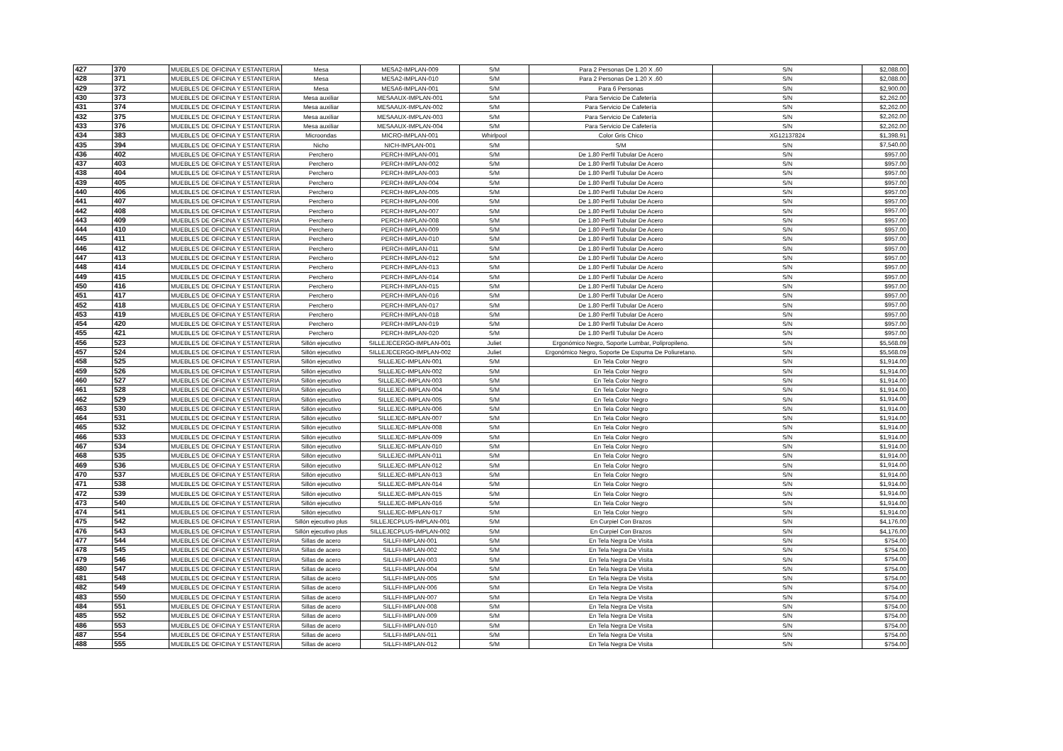| 427 | 370 | MUEBLES DE OFICINA Y ESTANTERIA | Mesa | MESA2-IMPLAN-009 | S/M | Para 2 Personas De 1.20 X .60 | S/N | $2,088.00 |
| 428 | 371 | MUEBLES DE OFICINA Y ESTANTERIA | Mesa | MESA2-IMPLAN-010 | S/M | Para 2 Personas De 1.20 X .60 | S/N | $2,088.00 |
| 429 | 372 | MUEBLES DE OFICINA Y ESTANTERIA | Mesa | MESA6-IMPLAN-001 | S/M | Para 6 Personas | S/N | $2,900.00 |
| 430 | 373 | MUEBLES DE OFICINA Y ESTANTERIA | Mesa auxiliar | MESAAUX-IMPLAN-001 | S/M | Para Servicio De Cafetería | S/N | $2,262.00 |
| 431 | 374 | MUEBLES DE OFICINA Y ESTANTERIA | Mesa auxiliar | MESAAUX-IMPLAN-002 | S/M | Para Servicio De Cafetería | S/N | $2,262.00 |
| 432 | 375 | MUEBLES DE OFICINA Y ESTANTERIA | Mesa auxiliar | MESAAUX-IMPLAN-003 | S/M | Para Servicio De Cafetería | S/N | $2,262.00 |
| 433 | 376 | MUEBLES DE OFICINA Y ESTANTERIA | Mesa auxiliar | MESAAUX-IMPLAN-004 | S/M | Para Servicio De Cafetería | S/N | $2,262.00 |
| 434 | 383 | MUEBLES DE OFICINA Y ESTANTERIA | Microondas | MICRO-IMPLAN-001 | Whirlpool | Color Gris Chico | XG12137824 | $1,398.91 |
| 435 | 394 | MUEBLES DE OFICINA Y ESTANTERIA | Nicho | NICH-IMPLAN-001 | S/M | S/M | S/N | $7,540.00 |
| 436 | 402 | MUEBLES DE OFICINA Y ESTANTERIA | Perchero | PERCH-IMPLAN-001 | S/M | De 1.80 Perfil Tubular De Acero | S/N | $957.00 |
| 437 | 403 | MUEBLES DE OFICINA Y ESTANTERIA | Perchero | PERCH-IMPLAN-002 | S/M | De 1.80 Perfil Tubular De Acero | S/N | $957.00 |
| 438 | 404 | MUEBLES DE OFICINA Y ESTANTERIA | Perchero | PERCH-IMPLAN-003 | S/M | De 1.80 Perfil Tubular De Acero | S/N | $957.00 |
| 439 | 405 | MUEBLES DE OFICINA Y ESTANTERIA | Perchero | PERCH-IMPLAN-004 | S/M | De 1.80 Perfil Tubular De Acero | S/N | $957.00 |
| 440 | 406 | MUEBLES DE OFICINA Y ESTANTERIA | Perchero | PERCH-IMPLAN-005 | S/M | De 1.80 Perfil Tubular De Acero | S/N | $957.00 |
| 441 | 407 | MUEBLES DE OFICINA Y ESTANTERIA | Perchero | PERCH-IMPLAN-006 | S/M | De 1.80 Perfil Tubular De Acero | S/N | $957.00 |
| 442 | 408 | MUEBLES DE OFICINA Y ESTANTERIA | Perchero | PERCH-IMPLAN-007 | S/M | De 1.80 Perfil Tubular De Acero | S/N | $957.00 |
| 443 | 409 | MUEBLES DE OFICINA Y ESTANTERIA | Perchero | PERCH-IMPLAN-008 | S/M | De 1.80 Perfil Tubular De Acero | S/N | $957.00 |
| 444 | 410 | MUEBLES DE OFICINA Y ESTANTERIA | Perchero | PERCH-IMPLAN-009 | S/M | De 1.80 Perfil Tubular De Acero | S/N | $957.00 |
| 445 | 411 | MUEBLES DE OFICINA Y ESTANTERIA | Perchero | PERCH-IMPLAN-010 | S/M | De 1.80 Perfil Tubular De Acero | S/N | $957.00 |
| 446 | 412 | MUEBLES DE OFICINA Y ESTANTERIA | Perchero | PERCH-IMPLAN-011 | S/M | De 1.80 Perfil Tubular De Acero | S/N | $957.00 |
| 447 | 413 | MUEBLES DE OFICINA Y ESTANTERIA | Perchero | PERCH-IMPLAN-012 | S/M | De 1.80 Perfil Tubular De Acero | S/N | $957.00 |
| 448 | 414 | MUEBLES DE OFICINA Y ESTANTERIA | Perchero | PERCH-IMPLAN-013 | S/M | De 1.80 Perfil Tubular De Acero | S/N | $957.00 |
| 449 | 415 | MUEBLES DE OFICINA Y ESTANTERIA | Perchero | PERCH-IMPLAN-014 | S/M | De 1.80 Perfil Tubular De Acero | S/N | $957.00 |
| 450 | 416 | MUEBLES DE OFICINA Y ESTANTERIA | Perchero | PERCH-IMPLAN-015 | S/M | De 1.80 Perfil Tubular De Acero | S/N | $957.00 |
| 451 | 417 | MUEBLES DE OFICINA Y ESTANTERIA | Perchero | PERCH-IMPLAN-016 | S/M | De 1.80 Perfil Tubular De Acero | S/N | $957.00 |
| 452 | 418 | MUEBLES DE OFICINA Y ESTANTERIA | Perchero | PERCH-IMPLAN-017 | S/M | De 1.80 Perfil Tubular De Acero | S/N | $957.00 |
| 453 | 419 | MUEBLES DE OFICINA Y ESTANTERIA | Perchero | PERCH-IMPLAN-018 | S/M | De 1.80 Perfil Tubular De Acero | S/N | $957.00 |
| 454 | 420 | MUEBLES DE OFICINA Y ESTANTERIA | Perchero | PERCH-IMPLAN-019 | S/M | De 1.80 Perfil Tubular De Acero | S/N | $957.00 |
| 455 | 421 | MUEBLES DE OFICINA Y ESTANTERIA | Perchero | PERCH-IMPLAN-020 | S/M | De 1.80 Perfil Tubular De Acero | S/N | $957.00 |
| 456 | 523 | MUEBLES DE OFICINA Y ESTANTERIA | Sillón ejecutivo | SILLEJECERGO-IMPLAN-001 | Juliet | Ergonómico Negro, Soporte Lumbar, Polipropileno. | S/N | $5,568.09 |
| 457 | 524 | MUEBLES DE OFICINA Y ESTANTERIA | Sillón ejecutivo | SILLEJECERGO-IMPLAN-002 | Juliet | Ergonómico Negro, Soporte De Espuma De Poliuretano. | S/N | $5,568.09 |
| 458 | 525 | MUEBLES DE OFICINA Y ESTANTERIA | Sillón ejecutivo | SILLEJEC-IMPLAN-001 | S/M | En Tela Color Negro | S/N | $1,914.00 |
| 459 | 526 | MUEBLES DE OFICINA Y ESTANTERIA | Sillón ejecutivo | SILLEJEC-IMPLAN-002 | S/M | En Tela Color Negro | S/N | $1,914.00 |
| 460 | 527 | MUEBLES DE OFICINA Y ESTANTERIA | Sillón ejecutivo | SILLEJEC-IMPLAN-003 | S/M | En Tela Color Negro | S/N | $1,914.00 |
| 461 | 528 | MUEBLES DE OFICINA Y ESTANTERIA | Sillón ejecutivo | SILLEJEC-IMPLAN-004 | S/M | En Tela Color Negro | S/N | $1,914.00 |
| 462 | 529 | MUEBLES DE OFICINA Y ESTANTERIA | Sillón ejecutivo | SILLEJEC-IMPLAN-005 | S/M | En Tela Color Negro | S/N | $1,914.00 |
| 463 | 530 | MUEBLES DE OFICINA Y ESTANTERIA | Sillón ejecutivo | SILLEJEC-IMPLAN-006 | S/M | En Tela Color Negro | S/N | $1,914.00 |
| 464 | 531 | MUEBLES DE OFICINA Y ESTANTERIA | Sillón ejecutivo | SILLEJEC-IMPLAN-007 | S/M | En Tela Color Negro | S/N | $1,914.00 |
| 465 | 532 | MUEBLES DE OFICINA Y ESTANTERIA | Sillón ejecutivo | SILLEJEC-IMPLAN-008 | S/M | En Tela Color Negro | S/N | $1,914.00 |
| 466 | 533 | MUEBLES DE OFICINA Y ESTANTERIA | Sillón ejecutivo | SILLEJEC-IMPLAN-009 | S/M | En Tela Color Negro | S/N | $1,914.00 |
| 467 | 534 | MUEBLES DE OFICINA Y ESTANTERIA | Sillón ejecutivo | SILLEJEC-IMPLAN-010 | S/M | En Tela Color Negro | S/N | $1,914.00 |
| 468 | 535 | MUEBLES DE OFICINA Y ESTANTERIA | Sillón ejecutivo | SILLEJEC-IMPLAN-011 | S/M | En Tela Color Negro | S/N | $1,914.00 |
| 469 | 536 | MUEBLES DE OFICINA Y ESTANTERIA | Sillón ejecutivo | SILLEJEC-IMPLAN-012 | S/M | En Tela Color Negro | S/N | $1,914.00 |
| 470 | 537 | MUEBLES DE OFICINA Y ESTANTERIA | Sillón ejecutivo | SILLEJEC-IMPLAN-013 | S/M | En Tela Color Negro | S/N | $1,914.00 |
| 471 | 538 | MUEBLES DE OFICINA Y ESTANTERIA | Sillón ejecutivo | SILLEJEC-IMPLAN-014 | S/M | En Tela Color Negro | S/N | $1,914.00 |
| 472 | 539 | MUEBLES DE OFICINA Y ESTANTERIA | Sillón ejecutivo | SILLEJEC-IMPLAN-015 | S/M | En Tela Color Negro | S/N | $1,914.00 |
| 473 | 540 | MUEBLES DE OFICINA Y ESTANTERIA | Sillón ejecutivo | SILLEJEC-IMPLAN-016 | S/M | En Tela Color Negro | S/N | $1,914.00 |
| 474 | 541 | MUEBLES DE OFICINA Y ESTANTERIA | Sillón ejecutivo | SILLEJEC-IMPLAN-017 | S/M | En Tela Color Negro | S/N | $1,914.00 |
| 475 | 542 | MUEBLES DE OFICINA Y ESTANTERIA | Sillón ejecutivo plus | SILLEJECPLUS-IMPLAN-001 | S/M | En Curpiel Con Brazos | S/N | $4,176.00 |
| 476 | 543 | MUEBLES DE OFICINA Y ESTANTERIA | Sillón ejecutivo plus | SILLEJECPLUS-IMPLAN-002 | S/M | En Curpiel Con Brazos | S/N | $4,176.00 |
| 477 | 544 | MUEBLES DE OFICINA Y ESTANTERIA | Sillas de acero | SILLFI-IMPLAN-001 | S/M | En Tela Negra De Visita | S/N | $754.00 |
| 478 | 545 | MUEBLES DE OFICINA Y ESTANTERIA | Sillas de acero | SILLFI-IMPLAN-002 | S/M | En Tela Negra De Visita | S/N | $754.00 |
| 479 | 546 | MUEBLES DE OFICINA Y ESTANTERIA | Sillas de acero | SILLFI-IMPLAN-003 | S/M | En Tela Negra De Visita | S/N | $754.00 |
| 480 | 547 | MUEBLES DE OFICINA Y ESTANTERIA | Sillas de acero | SILLFI-IMPLAN-004 | S/M | En Tela Negra De Visita | S/N | $754.00 |
| 481 | 548 | MUEBLES DE OFICINA Y ESTANTERIA | Sillas de acero | SILLFI-IMPLAN-005 | S/M | En Tela Negra De Visita | S/N | $754.00 |
| 482 | 549 | MUEBLES DE OFICINA Y ESTANTERIA | Sillas de acero | SILLFI-IMPLAN-006 | S/M | En Tela Negra De Visita | S/N | $754.00 |
| 483 | 550 | MUEBLES DE OFICINA Y ESTANTERIA | Sillas de acero | SILLFI-IMPLAN-007 | S/M | En Tela Negra De Visita | S/N | $754.00 |
| 484 | 551 | MUEBLES DE OFICINA Y ESTANTERIA | Sillas de acero | SILLFI-IMPLAN-008 | S/M | En Tela Negra De Visita | S/N | $754.00 |
| 485 | 552 | MUEBLES DE OFICINA Y ESTANTERIA | Sillas de acero | SILLFI-IMPLAN-009 | S/M | En Tela Negra De Visita | S/N | $754.00 |
| 486 | 553 | MUEBLES DE OFICINA Y ESTANTERIA | Sillas de acero | SILLFI-IMPLAN-010 | S/M | En Tela Negra De Visita | S/N | $754.00 |
| 487 | 554 | MUEBLES DE OFICINA Y ESTANTERIA | Sillas de acero | SILLFI-IMPLAN-011 | S/M | En Tela Negra De Visita | S/N | $754.00 |
| 488 | 555 | MUEBLES DE OFICINA Y ESTANTERIA | Sillas de acero | SILLFI-IMPLAN-012 | S/M | En Tela Negra De Visita | S/N | $754.00 |